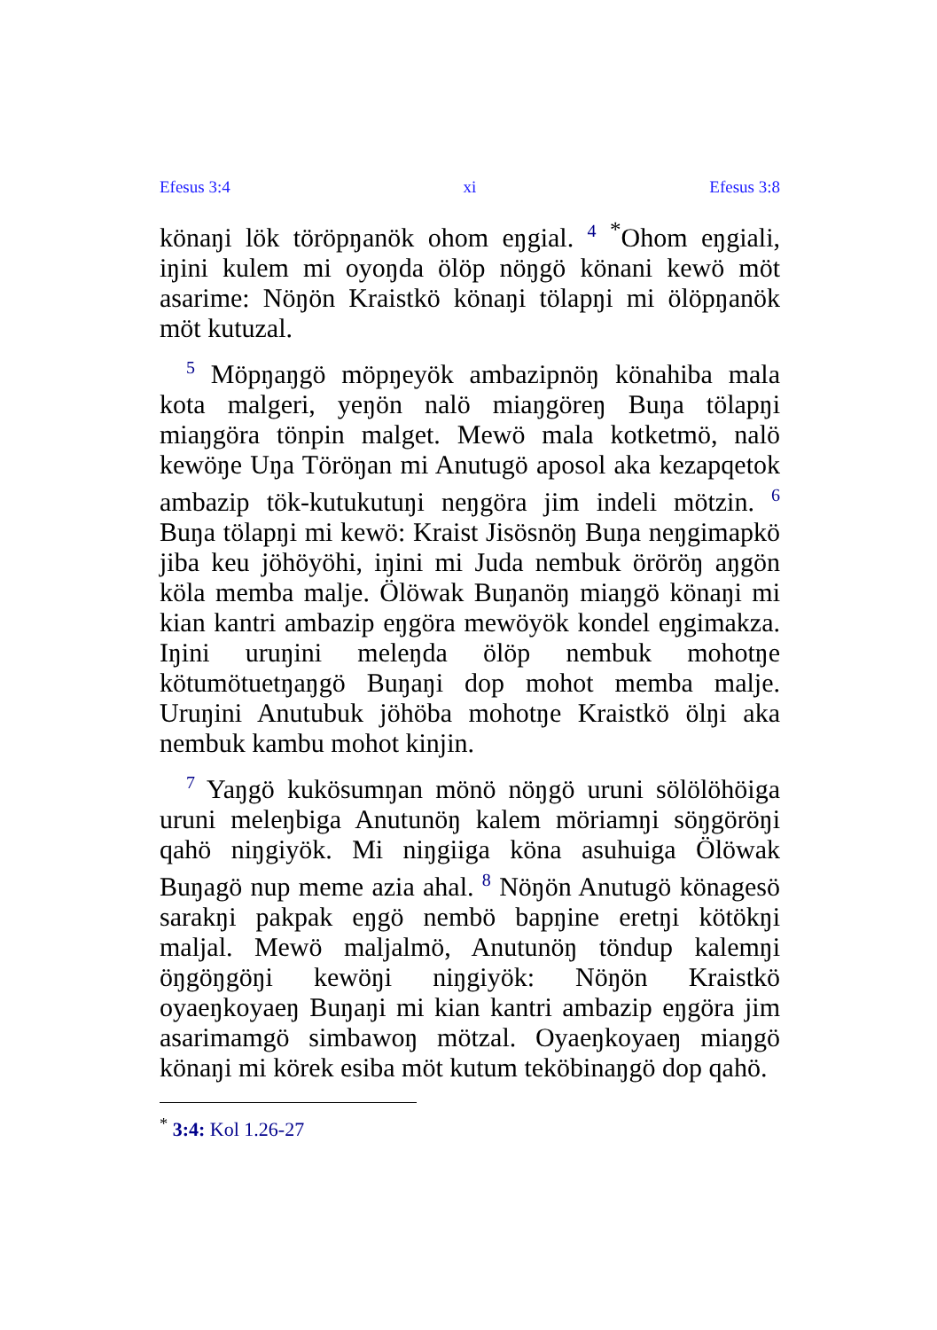Efesus 3:4 xi Efesus 3:8
könaŋi lök töröpŋanök ohom eŋgial. 4 <sup>*</sup>Ohom eŋgiali, iŋini kulem mi oyoŋda ölöp nöŋgö könani kewö möt asarime: Nöŋön Kraistkö könaŋi tölapŋi mi ölöpŋanök möt kutuzal.
5 Möpŋaŋgö möpŋeyök ambazipnöŋ könahiba mala kota malgeri, yeŋön nalö miaŋgöreŋ Buŋa tölapŋi miaŋgöra tönpin malget. Mewö mala kotketmö, nalö kewöŋe Uŋa Töröŋan mi Anutugö aposol aka kezapqetok ambazip tök-kutukutuŋi neŋgöra jim indeli mötzin. 6 Buŋa tölapŋi mi kewö: Kraist Jisösnöŋ Buŋa neŋgimapkö jiba keu jöhöyöhi, iŋini mi Juda nembuk öröröŋ aŋgön köla memba malje. Ölöwak Buŋanöŋ miaŋgö könaŋi mi kian kantri ambazip eŋgöra mewöyök kondel eŋgimakza. Iŋini uruŋini meleŋda ölöp nembuk mohotŋe kötumötuetŋaŋgö Buŋaŋi dop mohot memba malje. Uruŋini Anutubuk jöhöba mohotŋe Kraistkö ölŋi aka nembuk kambu mohot kinjin.
7 Yaŋgö kukösumŋan mönö nöŋgö uruni sölölöhöiga uruni meleŋbiga Anutunöŋ kalem möriamŋi söŋgöröŋi qahö niŋgiyök. Mi niŋgiiga köna asuhuiga Ölöwak Buŋagö nup meme azia ahal. 8 Nöŋön Anutugö könagesö sarakŋi pakpak eŋgö nembö bapŋine eretŋi kötökŋi maljal. Mewö maljalmö, Anutunöŋ töndup kalemŋi öŋgöŋgöŋi kewöŋi niŋgiyök: Nöŋön Kraistkö oyaeŋkoyaeŋ Buŋaŋi mi kian kantri ambazip eŋgöra jim asarimamgö simbawoŋ mötzal. Oyaeŋkoyaeŋ miaŋgö könaŋi mi körek esiba möt kutum teköbinaŋgö dop qahö.
<sup>*</sup> 3:4: Kol 1.26-27